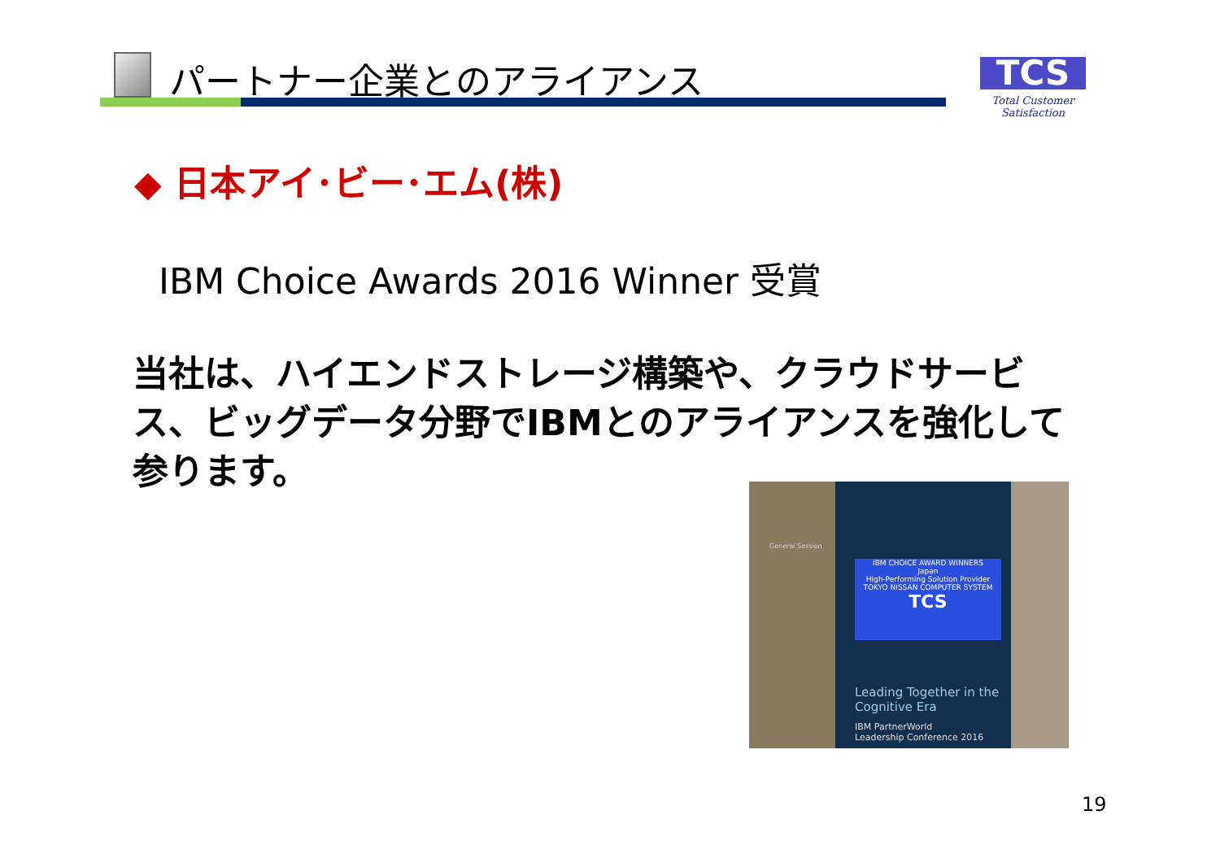パートナー企業とのアライアンス
TCS
Total Customer Satisfaction
◆ 日本アイ･ビー･エム(株)
IBM Choice Awards 2016 Winner 受賞
当社は、ハイエンドストレージ構築や、クラウドサービス、ビッグデータ分野でIBMとのアライアンスを強化して参ります。
General Session
IBM CHOICE AWARD WINNERS
Japan
High-Performing Solution Provider
TOKYO NISSAN COMPUTER SYSTEM
TCS
Leading Together in the
Cognitive Era
IBM PartnerWorld
Leadership Conference 2016
19